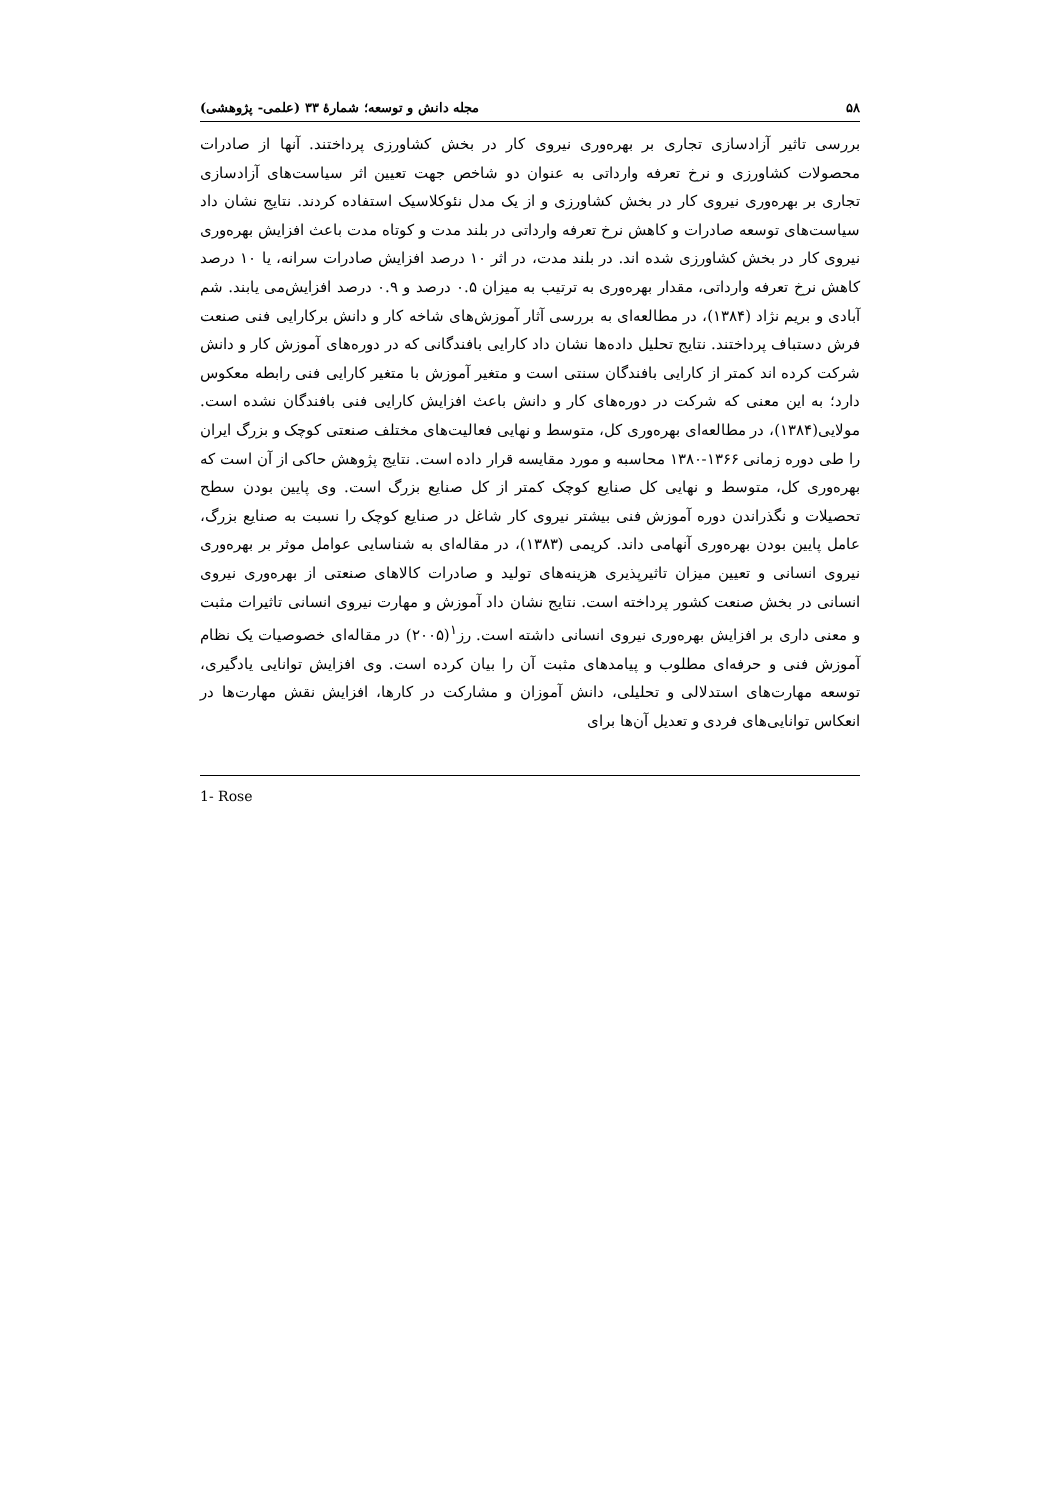۵۸ مجله دانش و توسعه؛ شمارهٔ ۳۳ (علمی- پژوهشی)
بررسی تاثیر آزادسازی تجاری بر بهره‌وری نیروی کار در بخش کشاورزی پرداختند. آنها از صادرات محصولات کشاورزی و نرخ تعرفه وارداتی به عنوان دو شاخص جهت تعیین اثر سیاست‌های آزادسازی تجاری بر بهره‌وری نیروی کار در بخش کشاورزی و از یک مدل نئوکلاسیک استفاده کردند. نتایج نشان داد سیاست‌های توسعه صادرات و کاهش نرخ تعرفه وارداتی در بلند مدت و کوتاه مدت باعث افزایش بهره‌وری نیروی کار در بخش کشاورزی شده اند. در بلند مدت، در اثر ۱۰ درصد افزایش صادرات سرانه، یا ۱۰ درصد کاهش نرخ تعرفه وارداتی، مقدار بهره‌وری به ترتیب به میزان ۰.۵ درصد و ۰.۹ درصد افزایش‌می یابند. شم آبادی و بریم نژاد (۱۳۸۴)، در مطالعه‌ای به بررسی آثار آموزش‌های شاخه کار و دانش برکارایی فنی صنعت فرش دستباف پرداختند. نتایج تحلیل داده‌ها نشان داد کارایی بافندگانی که در دوره‌های آموزش کار و دانش شرکت کرده اند کمتر از کارایی بافندگان سنتی است و متغیر آموزش با متغیر کارایی فنی رابطه معکوس دارد؛ به این معنی که شرکت در دوره‌های کار و دانش باعث افزایش کارایی فنی بافندگان نشده است. مولایی(۱۳۸۴)، در مطالعه‌ای بهره‌وری کل، متوسط و نهایی فعالیت‌های مختلف صنعتی کوچک و بزرگ ایران را طی دوره زمانی ۱۳۶۶-۱۳۸۰ محاسبه و مورد مقایسه قرار داده است. نتایج پژوهش حاکی از آن است که بهره‌وری کل، متوسط و نهایی کل صنایع کوچک کمتر از کل صنایع بزرگ است. وی پایین بودن سطح تحصیلات و نگذراندن دوره آموزش فنی بیشتر نیروی کار شاغل در صنایع کوچک را نسبت به صنایع بزرگ، عامل پایین بودن بهره‌وری آنهامی داند. کریمی (۱۳۸۳)، در مقاله‌ای به شناسایی عوامل موثر بر بهره‌وری نیروی انسانی و تعیین میزان تاثیرپذیری هزینه‌های تولید و صادرات کالاهای صنعتی از بهره‌وری نیروی انسانی در بخش صنعت کشور پرداخته است. نتایج نشان داد آموزش و مهارت نیروی انسانی تاثیرات مثبت و معنی داری بر افزایش بهره‌وری نیروی انسانی داشته است. رز<sup>۱</sup>(۲۰۰۵) در مقاله‌ای خصوصیات یک نظام آموزش فنی و حرفه‌ای مطلوب و پیامدهای مثبت آن را بیان کرده است. وی افزایش توانایی یادگیری، توسعه مهارت‌های استدلالی و تحلیلی، دانش آموزان و مشارکت در کارها، افزایش نقش مهارت‌ها در انعکاس توانایی‌های فردی و تعدیل آن‌ها برای
1- Rose